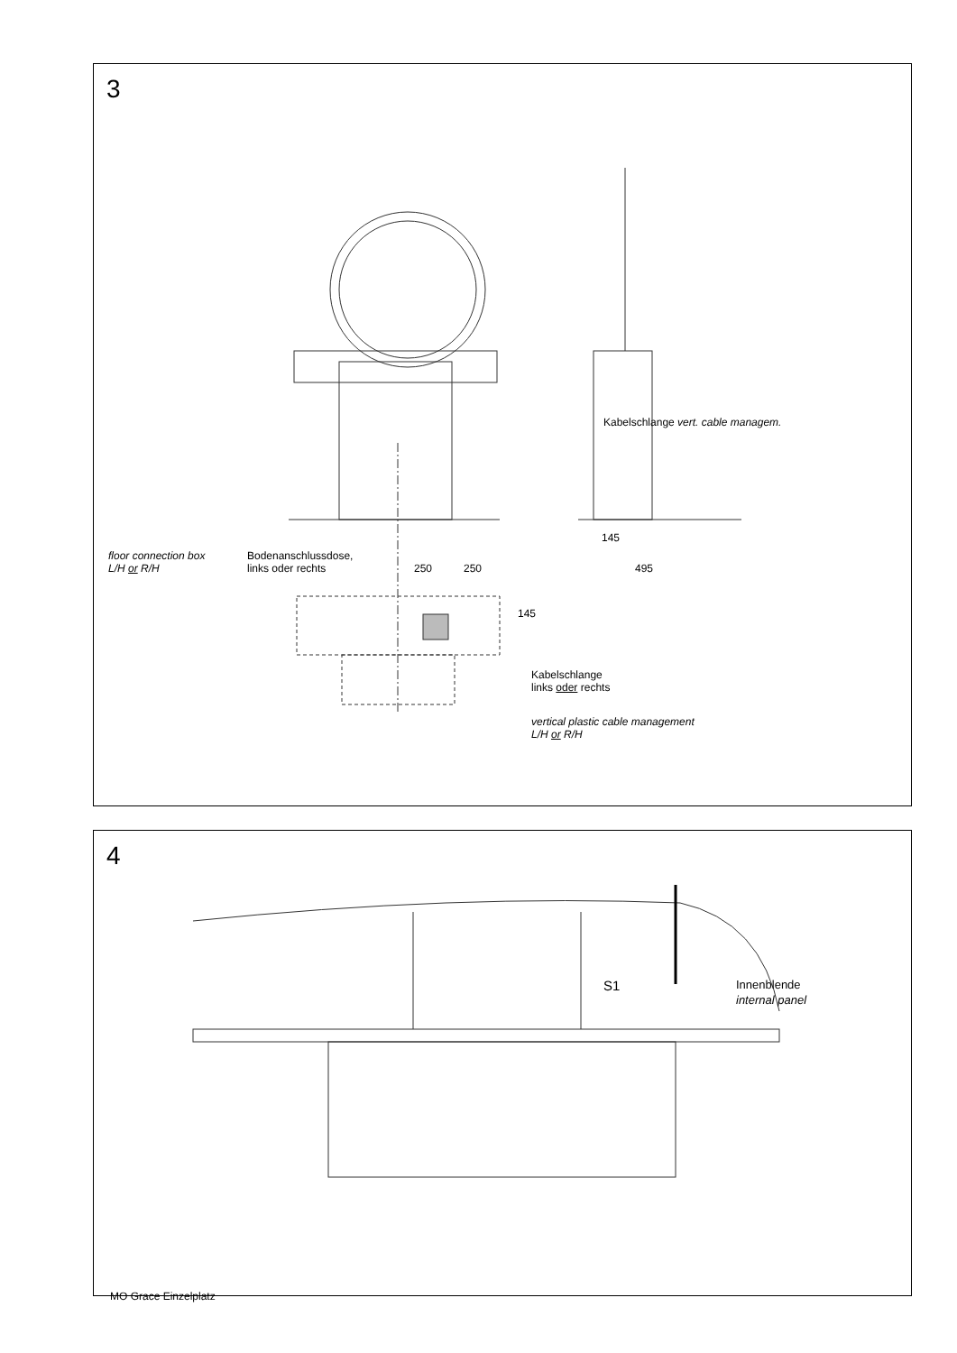3
floor connection box
L/H or R/H
Bodenanschlussdose,
links oder rechts
250 250
145
495
145
Kabelschlange vert. cable managem.
Kabelschlange
links oder rechts
vertical plastic cable management
L/H or R/H
4
S1
Innenblende
internal panel
MO Grace Einzelplatz